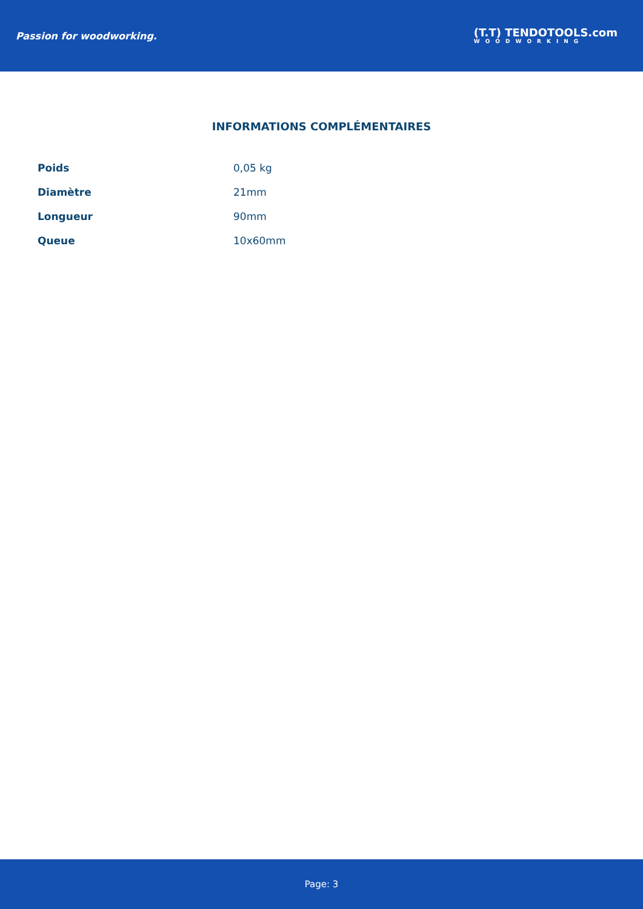Passion for woodworking.
(T.T) TENDOTOOLS.com
WOODWORKING
INFORMATIONS COMPLÉMENTAIRES
| Poids | 0,05 kg |
| Diamètre | 21mm |
| Longueur | 90mm |
| Queue | 10x60mm |
Page: 3